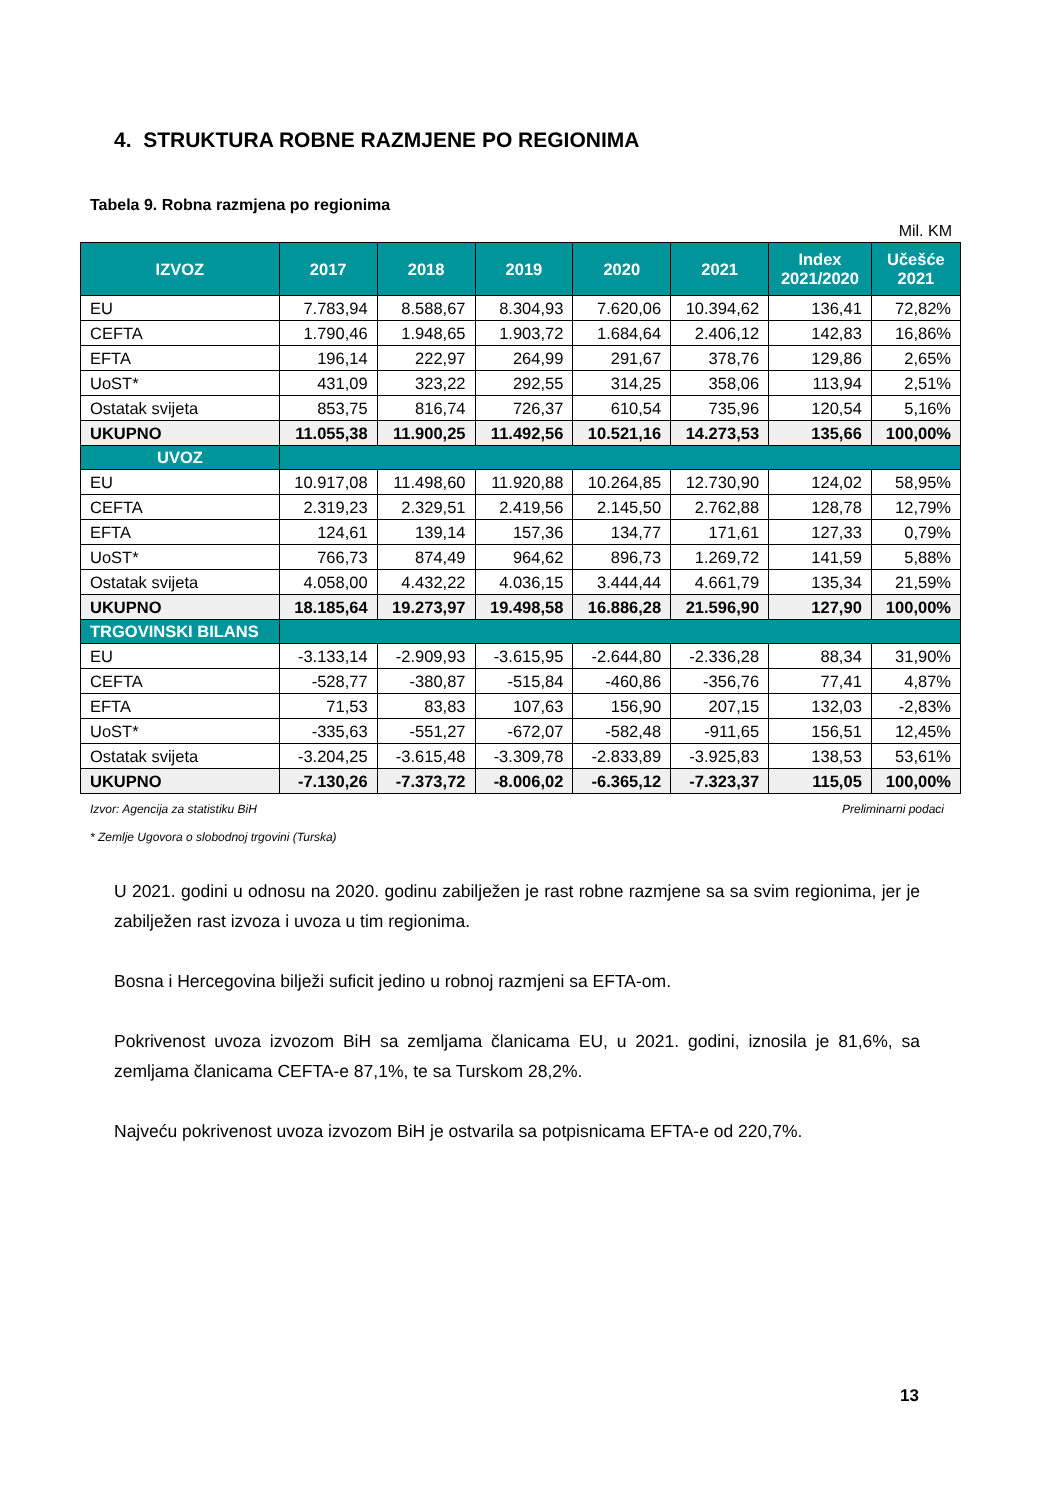4. STRUKTURA ROBNE RAZMJENE PO REGIONIMA
Tabela 9. Robna razmjena po regionima
Mil. KM
| IZVOZ | 2017 | 2018 | 2019 | 2020 | 2021 | Index 2021/2020 | Učešće 2021 |
| --- | --- | --- | --- | --- | --- | --- | --- |
| EU | 7.783,94 | 8.588,67 | 8.304,93 | 7.620,06 | 10.394,62 | 136,41 | 72,82% |
| CEFTA | 1.790,46 | 1.948,65 | 1.903,72 | 1.684,64 | 2.406,12 | 142,83 | 16,86% |
| EFTA | 196,14 | 222,97 | 264,99 | 291,67 | 378,76 | 129,86 | 2,65% |
| UoST* | 431,09 | 323,22 | 292,55 | 314,25 | 358,06 | 113,94 | 2,51% |
| Ostatak svijeta | 853,75 | 816,74 | 726,37 | 610,54 | 735,96 | 120,54 | 5,16% |
| UKUPNO | 11.055,38 | 11.900,25 | 11.492,56 | 10.521,16 | 14.273,53 | 135,66 | 100,00% |
| UVOZ | | | | | | | |
| EU | 10.917,08 | 11.498,60 | 11.920,88 | 10.264,85 | 12.730,90 | 124,02 | 58,95% |
| CEFTA | 2.319,23 | 2.329,51 | 2.419,56 | 2.145,50 | 2.762,88 | 128,78 | 12,79% |
| EFTA | 124,61 | 139,14 | 157,36 | 134,77 | 171,61 | 127,33 | 0,79% |
| UoST* | 766,73 | 874,49 | 964,62 | 896,73 | 1.269,72 | 141,59 | 5,88% |
| Ostatak svijeta | 4.058,00 | 4.432,22 | 4.036,15 | 3.444,44 | 4.661,79 | 135,34 | 21,59% |
| UKUPNO | 18.185,64 | 19.273,97 | 19.498,58 | 16.886,28 | 21.596,90 | 127,90 | 100,00% |
| TRGOVINSKI BILANS | | | | | | | |
| EU | -3.133,14 | -2.909,93 | -3.615,95 | -2.644,80 | -2.336,28 | 88,34 | 31,90% |
| CEFTA | -528,77 | -380,87 | -515,84 | -460,86 | -356,76 | 77,41 | 4,87% |
| EFTA | 71,53 | 83,83 | 107,63 | 156,90 | 207,15 | 132,03 | -2,83% |
| UoST* | -335,63 | -551,27 | -672,07 | -582,48 | -911,65 | 156,51 | 12,45% |
| Ostatak svijeta | -3.204,25 | -3.615,48 | -3.309,78 | -2.833,89 | -3.925,83 | 138,53 | 53,61% |
| UKUPNO | -7.130,26 | -7.373,72 | -8.006,02 | -6.365,12 | -7.323,37 | 115,05 | 100,00% |
Izvor: Agencija za statistiku BiH Preliminarni podaci
* Zemlje Ugovora o slobodnoj trgovini (Turska)
U 2021. godini u odnosu na 2020. godinu zabilježen je rast robne razmjene sa sa svim regionima, jer je zabilježen rast izvoza i uvoza u tim regionima.
Bosna i Hercegovina bilježi suficit jedino u robnoj razmjeni sa EFTA-om.
Pokrivenost uvoza izvozom BiH sa zemljama članicama EU, u 2021. godini, iznosila je 81,6%, sa zemljama članicama CEFTA-e 87,1%, te sa Turskom 28,2%.
Najveću pokrivenost uvoza izvozom BiH je ostvarila sa potpisnicama EFTA-e od 220,7%.
13